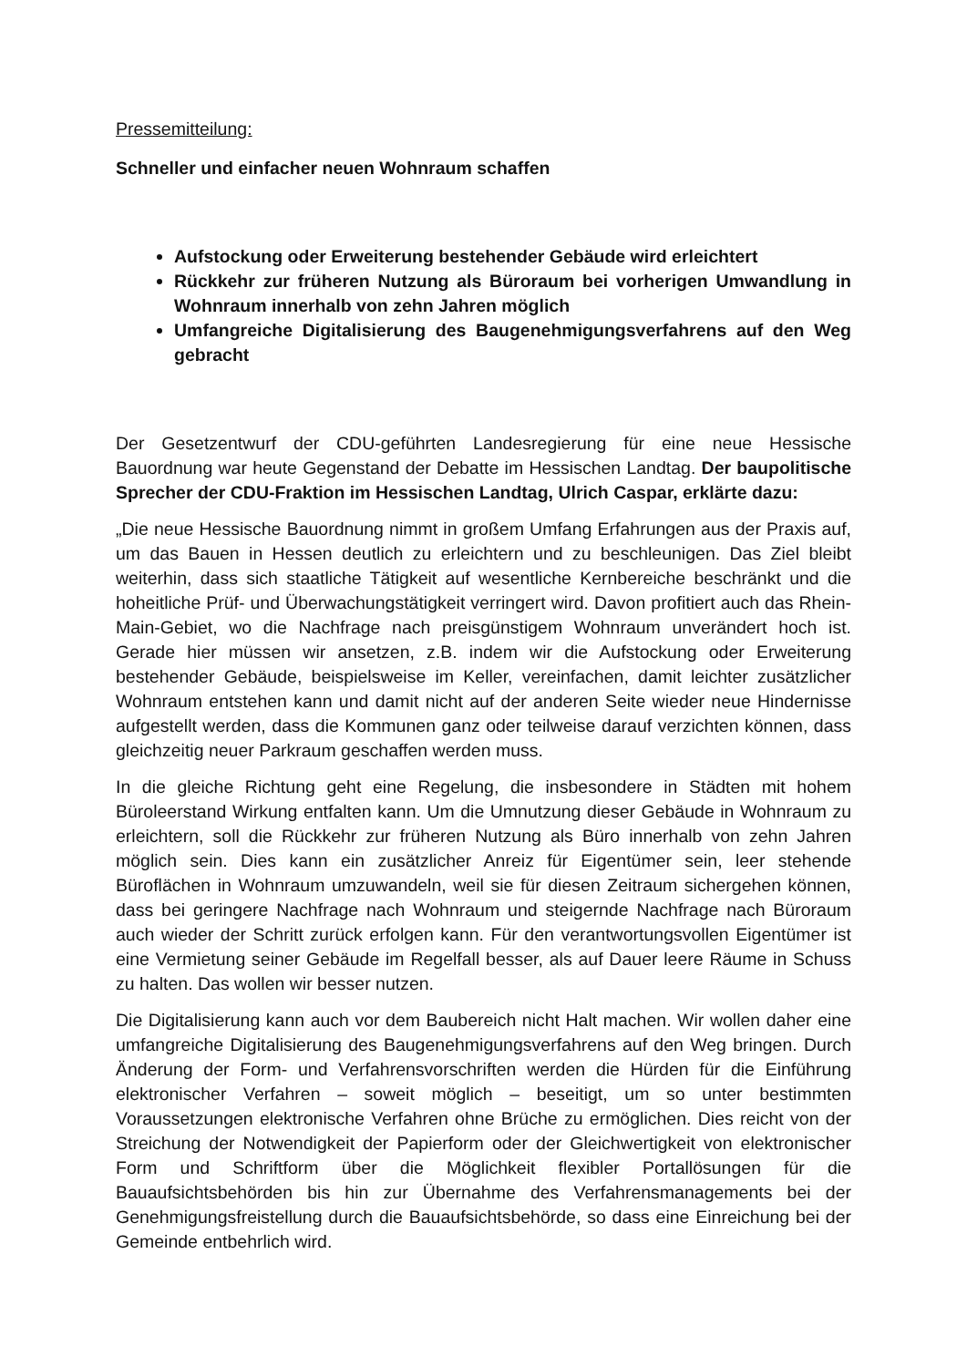Pressemitteilung:
Schneller und einfacher neuen Wohnraum schaffen
Aufstockung oder Erweiterung bestehender Gebäude wird erleichtert
Rückkehr zur früheren Nutzung als Büroraum bei vorherigen Umwandlung in Wohnraum innerhalb von zehn Jahren möglich
Umfangreiche Digitalisierung des Baugenehmigungsverfahrens auf den Weg gebracht
Der Gesetzentwurf der CDU-geführten Landesregierung für eine neue Hessische Bauordnung war heute Gegenstand der Debatte im Hessischen Landtag. Der baupolitische Sprecher der CDU-Fraktion im Hessischen Landtag, Ulrich Caspar, erklärte dazu:
„Die neue Hessische Bauordnung nimmt in großem Umfang Erfahrungen aus der Praxis auf, um das Bauen in Hessen deutlich zu erleichtern und zu beschleunigen. Das Ziel bleibt weiterhin, dass sich staatliche Tätigkeit auf wesentliche Kernbereiche beschränkt und die hoheitliche Prüf- und Überwachungstätigkeit verringert wird. Davon profitiert auch das Rhein-Main-Gebiet, wo die Nachfrage nach preisgünstigem Wohnraum unverändert hoch ist. Gerade hier müssen wir ansetzen, z.B. indem wir die Aufstockung oder Erweiterung bestehender Gebäude, beispielsweise im Keller, vereinfachen, damit leichter zusätzlicher Wohnraum entstehen kann und damit nicht auf der anderen Seite wieder neue Hindernisse aufgestellt werden, dass die Kommunen ganz oder teilweise darauf verzichten können, dass gleichzeitig neuer Parkraum geschaffen werden muss.
In die gleiche Richtung geht eine Regelung, die insbesondere in Städten mit hohem Büroleerstand Wirkung entfalten kann. Um die Umnutzung dieser Gebäude in Wohnraum zu erleichtern, soll die Rückkehr zur früheren Nutzung als Büro innerhalb von zehn Jahren möglich sein. Dies kann ein zusätzlicher Anreiz für Eigentümer sein, leer stehende Büroflächen in Wohnraum umzuwandeln, weil sie für diesen Zeitraum sichergehen können, dass bei geringere Nachfrage nach Wohnraum und steigernde Nachfrage nach Büroraum auch wieder der Schritt zurück erfolgen kann. Für den verantwortungsvollen Eigentümer ist eine Vermietung seiner Gebäude im Regelfall besser, als auf Dauer leere Räume in Schuss zu halten. Das wollen wir besser nutzen.
Die Digitalisierung kann auch vor dem Baubereich nicht Halt machen. Wir wollen daher eine umfangreiche Digitalisierung des Baugenehmigungsverfahrens auf den Weg bringen. Durch Änderung der Form- und Verfahrensvorschriften werden die Hürden für die Einführung elektronischer Verfahren – soweit möglich – beseitigt, um so unter bestimmten Voraussetzungen elektronische Verfahren ohne Brüche zu ermöglichen. Dies reicht von der Streichung der Notwendigkeit der Papierform oder der Gleichwertigkeit von elektronischer Form und Schriftform über die Möglichkeit flexibler Portallösungen für die Bauaufsichtsbehörden bis hin zur Übernahme des Verfahrensmanagements bei der Genehmigungsfreistellung durch die Bauaufsichtsbehörde, so dass eine Einreichung bei der Gemeinde entbehrlich wird.